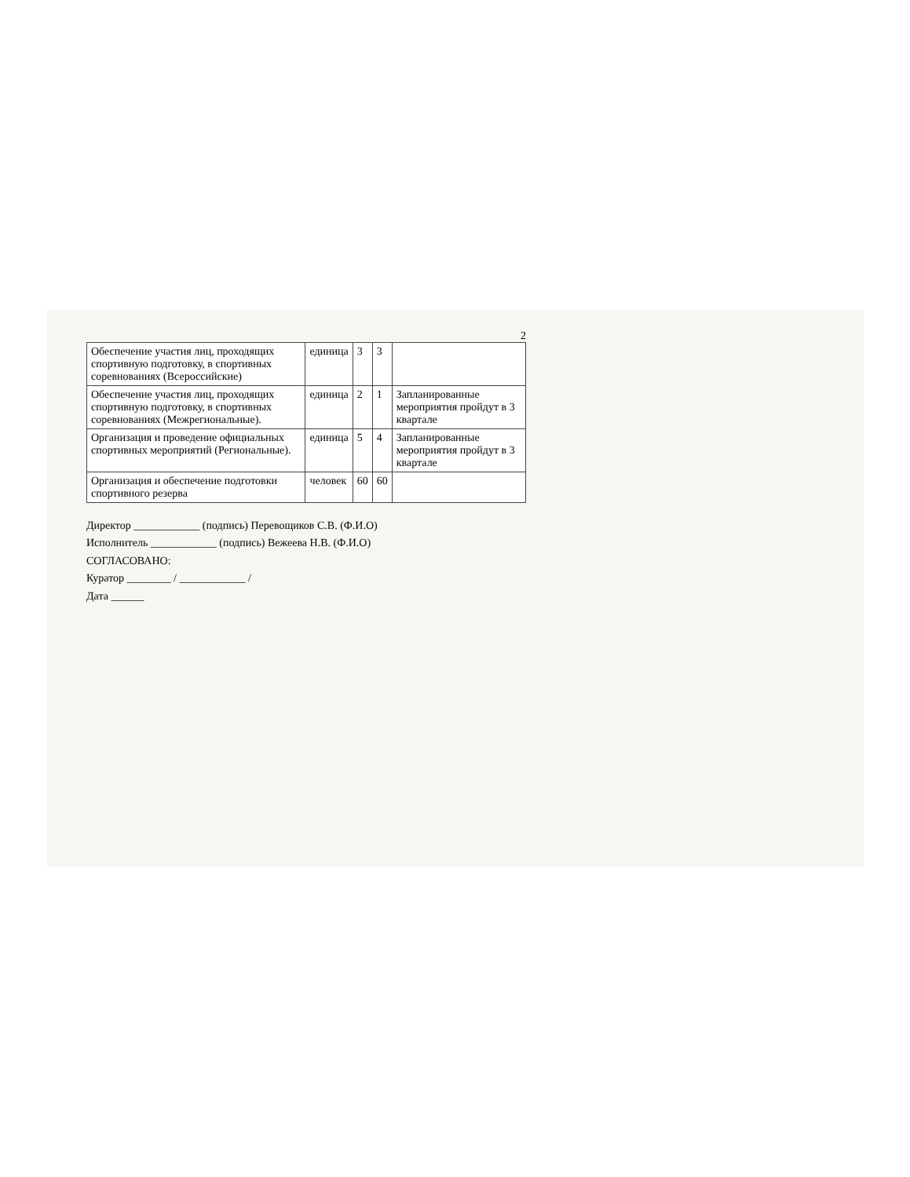2
| Обеспечение участия лиц, проходящих спортивную подготовку, в спортивных соревнованиях (Всероссийские) | единица | 3 | 3 | |
| Обеспечение участия лиц, проходящих спортивную подготовку, в спортивных соревнованиях (Межрегиональные). | единица | 2 | 1 | Запланированные мероприятия пройдут в 3 квартале |
| Организация и проведение официальных спортивных мероприятий (Региональные). | единица | 5 | 4 | Запланированные мероприятия пройдут в 3 квартале |
| Организация и обеспечение подготовки спортивного резерва | человек | 60 | 60 | |
Директор ____________ (подпись) Перевощиков С.В. (Ф.И.О)
Исполнитель ____________ (подпись) Вежеева Н.В. (Ф.И.О)
СОГЛАСОВАНО:
Куратор ________ / ____________ /
Дата ______